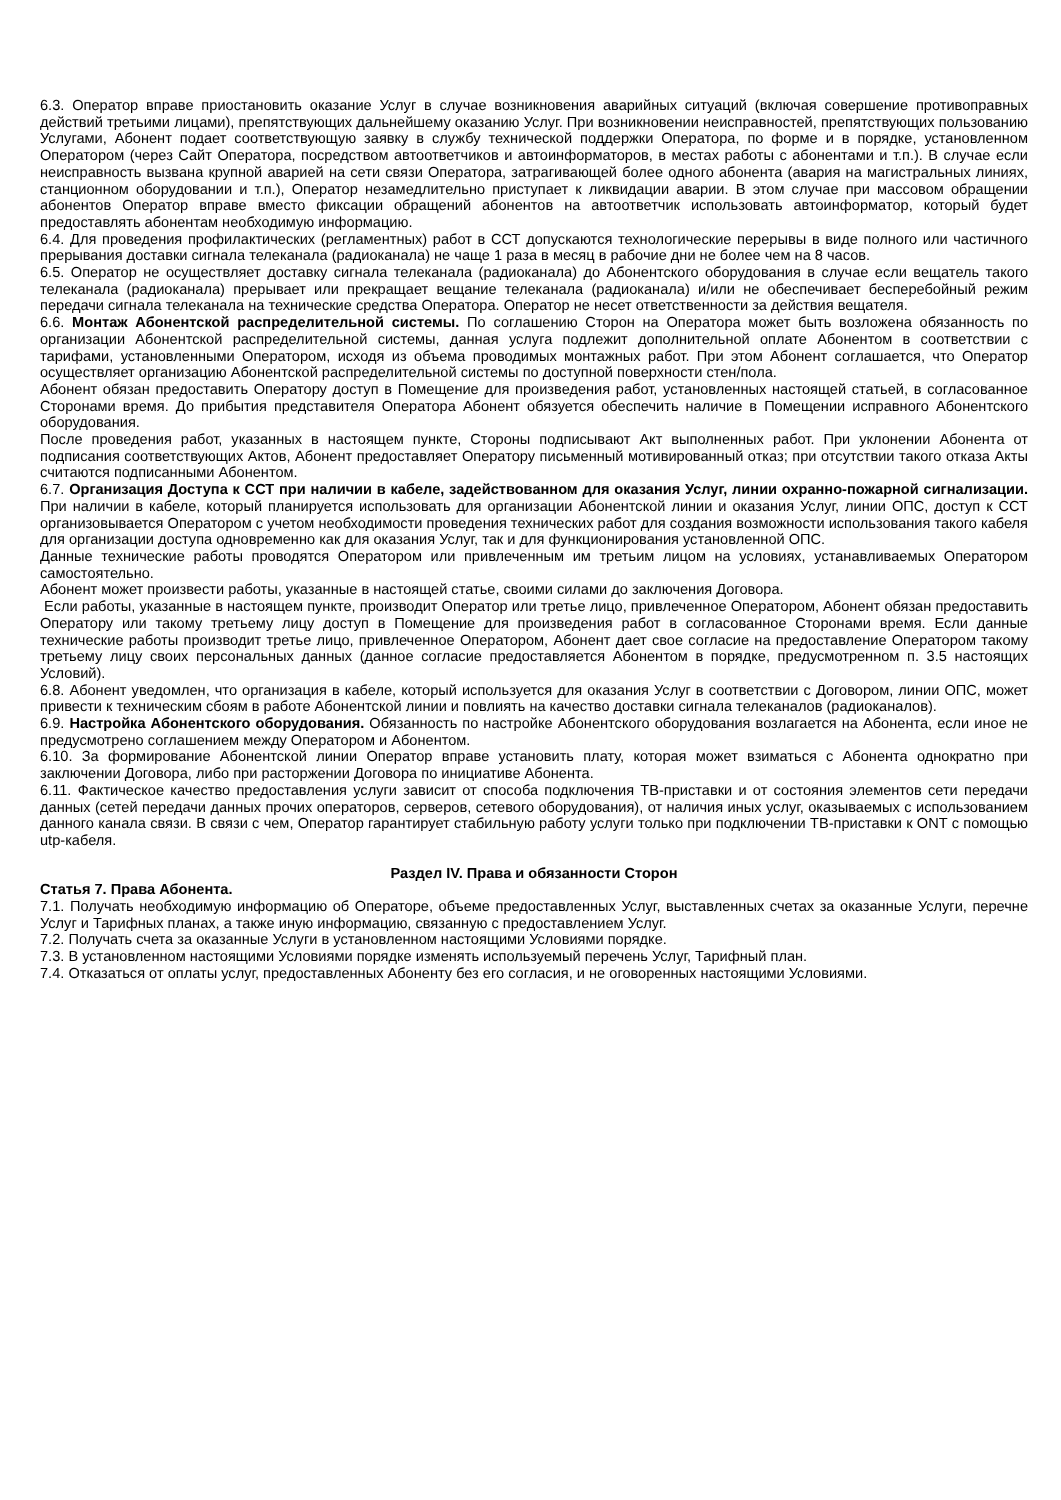6.3. Оператор вправе приостановить оказание Услуг в случае возникновения аварийных ситуаций (включая совершение противоправных действий третьими лицами), препятствующих дальнейшему оказанию Услуг. При возникновении неисправностей, препятствующих пользованию Услугами, Абонент подает соответствующую заявку в службу технической поддержки Оператора, по форме и в порядке, установленном Оператором (через Сайт Оператора, посредством автоответчиков и автоинформаторов, в местах работы с абонентами и т.п.). В случае если неисправность вызвана крупной аварией на сети связи Оператора, затрагивающей более одного абонента (авария на магистральных линиях, станционном оборудовании и т.п.), Оператор незамедлительно приступает к ликвидации аварии. В этом случае при массовом обращении абонентов Оператор вправе вместо фиксации обращений абонентов на автоответчик использовать автоинформатор, который будет предоставлять абонентам необходимую информацию.
6.4. Для проведения профилактических (регламентных) работ в ССТ допускаются технологические перерывы в виде полного или частичного прерывания доставки сигнала телеканала (радиоканала) не чаще 1 раза в месяц в рабочие дни не более чем на 8 часов.
6.5. Оператор не осуществляет доставку сигнала телеканала (радиоканала) до Абонентского оборудования в случае если вещатель такого телеканала (радиоканала) прерывает или прекращает вещание телеканала (радиоканала) и/или не обеспечивает бесперебойный режим передачи сигнала телеканала на технические средства Оператора. Оператор не несет ответственности за действия вещателя.
6.6. Монтаж Абонентской распределительной системы. По соглашению Сторон на Оператора может быть возложена обязанность по организации Абонентской распределительной системы, данная услуга подлежит дополнительной оплате Абонентом в соответствии с тарифами, установленными Оператором, исходя из объема проводимых монтажных работ. При этом Абонент соглашается, что Оператор осуществляет организацию Абонентской распределительной системы по доступной поверхности стен/пола.
Абонент обязан предоставить Оператору доступ в Помещение для произведения работ, установленных настоящей статьей, в согласованное Сторонами время. До прибытия представителя Оператора Абонент обязуется обеспечить наличие в Помещении исправного Абонентского оборудования.
После проведения работ, указанных в настоящем пункте, Стороны подписывают Акт выполненных работ. При уклонении Абонента от подписания соответствующих Актов, Абонент предоставляет Оператору письменный мотивированный отказ; при отсутствии такого отказа Акты считаются подписанными Абонентом.
6.7. Организация Доступа к ССТ при наличии в кабеле, задействованном для оказания Услуг, линии охранно-пожарной сигнализации. При наличии в кабеле, который планируется использовать для организации Абонентской линии и оказания Услуг, линии ОПС, доступ к ССТ организовывается Оператором с учетом необходимости проведения технических работ для создания возможности использования такого кабеля для организации доступа одновременно как для оказания Услуг, так и для функционирования установленной ОПС.
Данные технические работы проводятся Оператором или привлеченным им третьим лицом на условиях, устанавливаемых Оператором самостоятельно.
Абонент может произвести работы, указанные в настоящей статье, своими силами до заключения Договора.
Если работы, указанные в настоящем пункте, производит Оператор или третье лицо, привлеченное Оператором, Абонент обязан предоставить Оператору или такому третьему лицу доступ в Помещение для произведения работ в согласованное Сторонами время. Если данные технические работы производит третье лицо, привлеченное Оператором, Абонент дает свое согласие на предоставление Оператором такому третьему лицу своих персональных данных (данное согласие предоставляется Абонентом в порядке, предусмотренном п. 3.5 настоящих Условий).
6.8. Абонент уведомлен, что организация в кабеле, который используется для оказания Услуг в соответствии с Договором, линии ОПС, может привести к техническим сбоям в работе Абонентской линии и повлиять на качество доставки сигнала телеканалов (радиоканалов).
6.9. Настройка Абонентского оборудования. Обязанность по настройке Абонентского оборудования возлагается на Абонента, если иное не предусмотрено соглашением между Оператором и Абонентом.
6.10. За формирование Абонентской линии Оператор вправе установить плату, которая может взиматься с Абонента однократно при заключении Договора, либо при расторжении Договора по инициативе Абонента.
6.11. Фактическое качество предоставления услуги зависит от способа подключения ТВ-приставки и от состояния элементов сети передачи данных (сетей передачи данных прочих операторов, серверов, сетевого оборудования), от наличия иных услуг, оказываемых с использованием данного канала связи. В связи с чем, Оператор гарантирует стабильную работу услуги только при подключении ТВ-приставки к ONT с помощью utp-кабеля.
Раздел IV. Права и обязанности Сторон
Статья 7. Права Абонента.
7.1. Получать необходимую информацию об Операторе, объеме предоставленных Услуг, выставленных счетах за оказанные Услуги, перечне Услуг и Тарифных планах, а также иную информацию, связанную с предоставлением Услуг.
7.2. Получать счета за оказанные Услуги в установленном настоящими Условиями порядке.
7.3. В установленном настоящими Условиями порядке изменять используемый перечень Услуг, Тарифный план.
7.4. Отказаться от оплаты услуг, предоставленных Абоненту без его согласия, и не оговоренных настоящими Условиями.